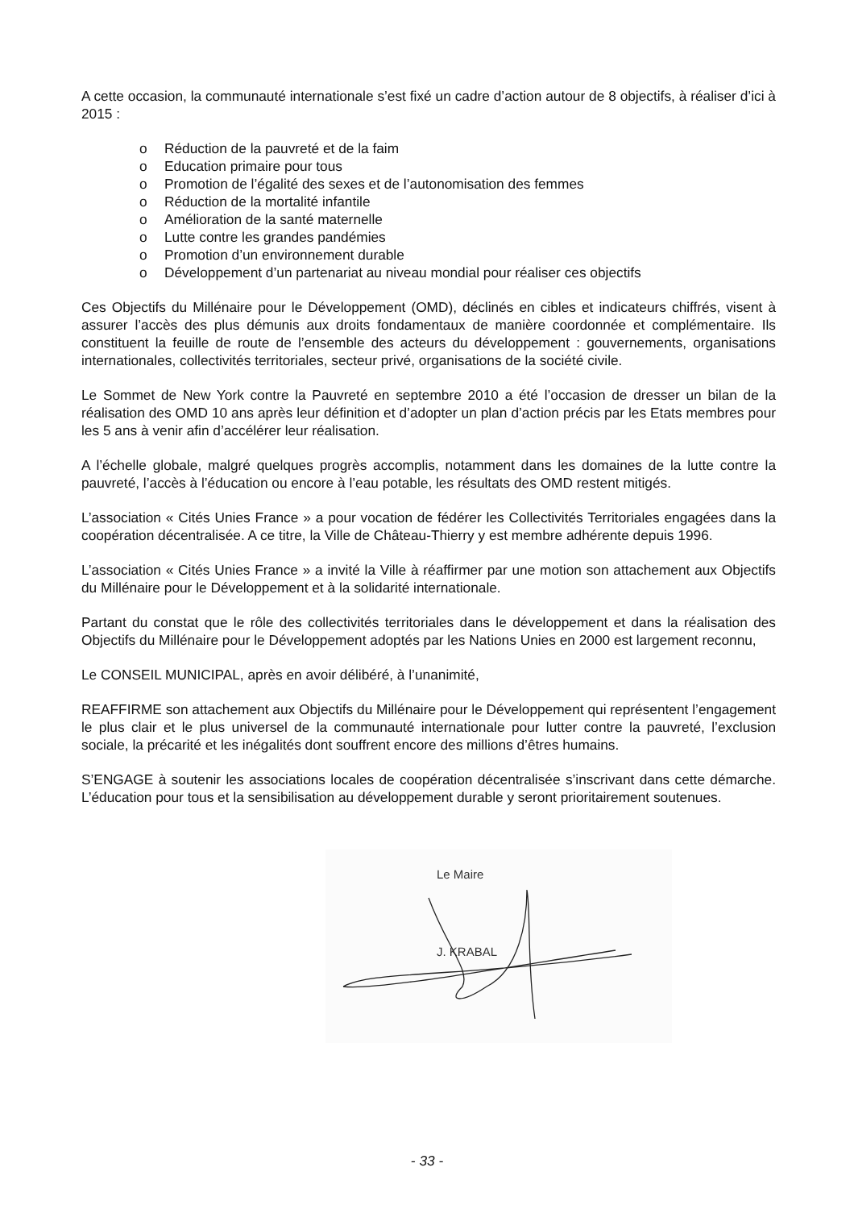A cette occasion, la communauté internationale s’est fixé un cadre d’action autour de 8 objectifs, à réaliser d’ici à 2015 :
o Réduction de la pauvreté et de la faim
o Education primaire pour tous
o Promotion de l’égalité des sexes et de l’autonomisation des femmes
o Réduction de la mortalité infantile
o Amélioration de la santé maternelle
o Lutte contre les grandes pandémies
o Promotion d’un environnement durable
o Développement d’un partenariat au niveau mondial pour réaliser ces objectifs
Ces Objectifs du Millénaire pour le Développement (OMD), déclinés en cibles et indicateurs chiffrés, visent à assurer l’accès des plus démunis aux droits fondamentaux de manière coordonnée et complémentaire. Ils constituent la feuille de route de l’ensemble des acteurs du développement : gouvernements, organisations internationales, collectivités territoriales, secteur privé, organisations de la société civile.
Le Sommet de New York contre la Pauvreté en septembre 2010 a été l’occasion de dresser un bilan de la réalisation des OMD 10 ans après leur définition et d’adopter un plan d’action précis par les Etats membres pour les 5 ans à venir afin d’accélérer leur réalisation.
A l’échelle globale, malgré quelques progrès accomplis, notamment dans les domaines de la lutte contre la pauvreté, l’accès à l’éducation ou encore à l’eau potable, les résultats des OMD restent mitigés.
L’association « Cités Unies France » a pour vocation de fédérer les Collectivités Territoriales engagées dans la coopération décentralisée. A ce titre, la Ville de Château-Thierry y est membre adhérente depuis 1996.
L’association « Cités Unies France » a invité la Ville à réaffirmer par une motion son attachement aux Objectifs du Millénaire pour le Développement et à la solidarité internationale.
Partant du constat que le rôle des collectivités territoriales dans le développement et dans la réalisation des Objectifs du Millénaire pour le Développement adoptés par les Nations Unies en 2000 est largement reconnu,
Le CONSEIL MUNICIPAL, après en avoir délibéré, à l’unanimité,
REAFFIRME son attachement aux Objectifs du Millénaire pour le Développement qui représentent l’engagement le plus clair et le plus universel de la communauté internationale pour lutter contre la pauvreté, l’exclusion sociale, la précarité et les inégalités dont souffrent encore des millions d’êtres humains.
S’ENGAGE à soutenir les associations locales de coopération décentralisée s’inscrivant dans cette démarche. L’éducation pour tous et la sensibilisation au développement durable y seront prioritairement soutenues.
Le Maire
J. KRABAL
- 33 -